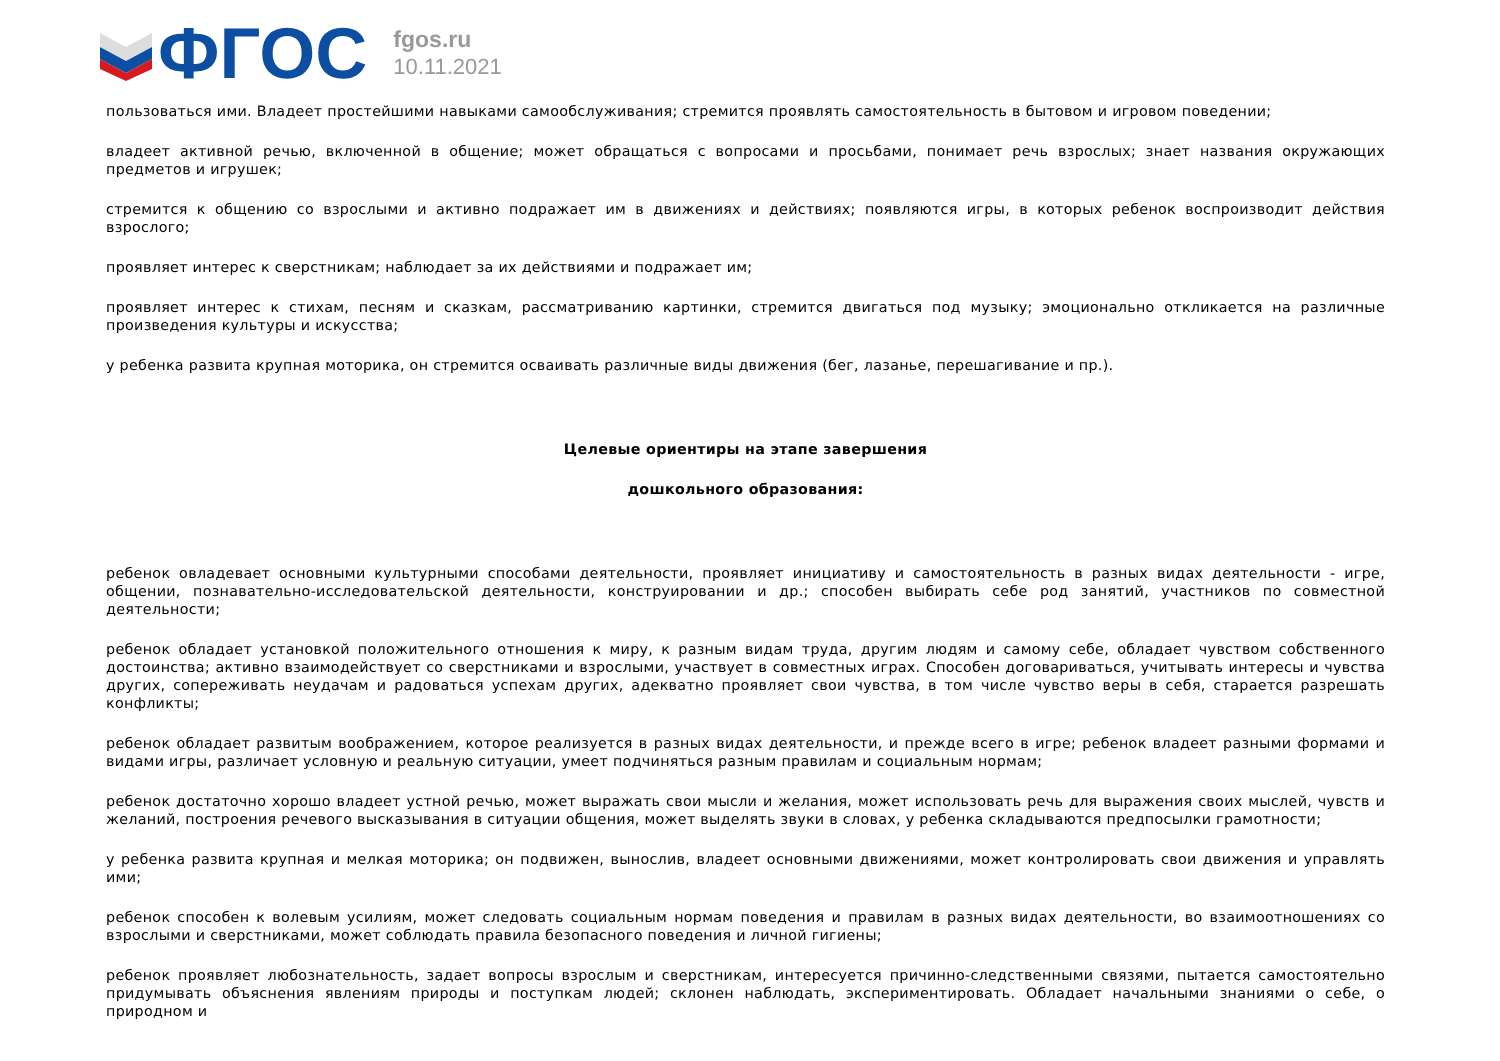ФГОС
fgos.ru
10.11.2021
пользоваться ими. Владеет простейшими навыками самообслуживания; стремится проявлять самостоятельность в бытовом и игровом поведении;
владеет активной речью, включенной в общение; может обращаться с вопросами и просьбами, понимает речь взрослых; знает названия окружающих предметов и игрушек;
стремится к общению со взрослыми и активно подражает им в движениях и действиях; появляются игры, в которых ребенок воспроизводит действия взрослого;
проявляет интерес к сверстникам; наблюдает за их действиями и подражает им;
проявляет интерес к стихам, песням и сказкам, рассматриванию картинки, стремится двигаться под музыку; эмоционально откликается на различные произведения культуры и искусства;
у ребенка развита крупная моторика, он стремится осваивать различные виды движения (бег, лазанье, перешагивание и пр.).
Целевые ориентиры на этапе завершения
дошкольного образования:
ребенок овладевает основными культурными способами деятельности, проявляет инициативу и самостоятельность в разных видах деятельности - игре, общении, познавательно-исследовательской деятельности, конструировании и др.; способен выбирать себе род занятий, участников по совместной деятельности;
ребенок обладает установкой положительного отношения к миру, к разным видам труда, другим людям и самому себе, обладает чувством собственного достоинства; активно взаимодействует со сверстниками и взрослыми, участвует в совместных играх. Способен договариваться, учитывать интересы и чувства других, сопереживать неудачам и радоваться успехам других, адекватно проявляет свои чувства, в том числе чувство веры в себя, старается разрешать конфликты;
ребенок обладает развитым воображением, которое реализуется в разных видах деятельности, и прежде всего в игре; ребенок владеет разными формами и видами игры, различает условную и реальную ситуации, умеет подчиняться разным правилам и социальным нормам;
ребенок достаточно хорошо владеет устной речью, может выражать свои мысли и желания, может использовать речь для выражения своих мыслей, чувств и желаний, построения речевого высказывания в ситуации общения, может выделять звуки в словах, у ребенка складываются предпосылки грамотности;
у ребенка развита крупная и мелкая моторика; он подвижен, вынослив, владеет основными движениями, может контролировать свои движения и управлять ими;
ребенок способен к волевым усилиям, может следовать социальным нормам поведения и правилам в разных видах деятельности, во взаимоотношениях со взрослыми и сверстниками, может соблюдать правила безопасного поведения и личной гигиены;
ребенок проявляет любознательность, задает вопросы взрослым и сверстникам, интересуется причинно-следственными связями, пытается самостоятельно придумывать объяснения явлениям природы и поступкам людей; склонен наблюдать, экспериментировать. Обладает начальными знаниями о себе, о природном и